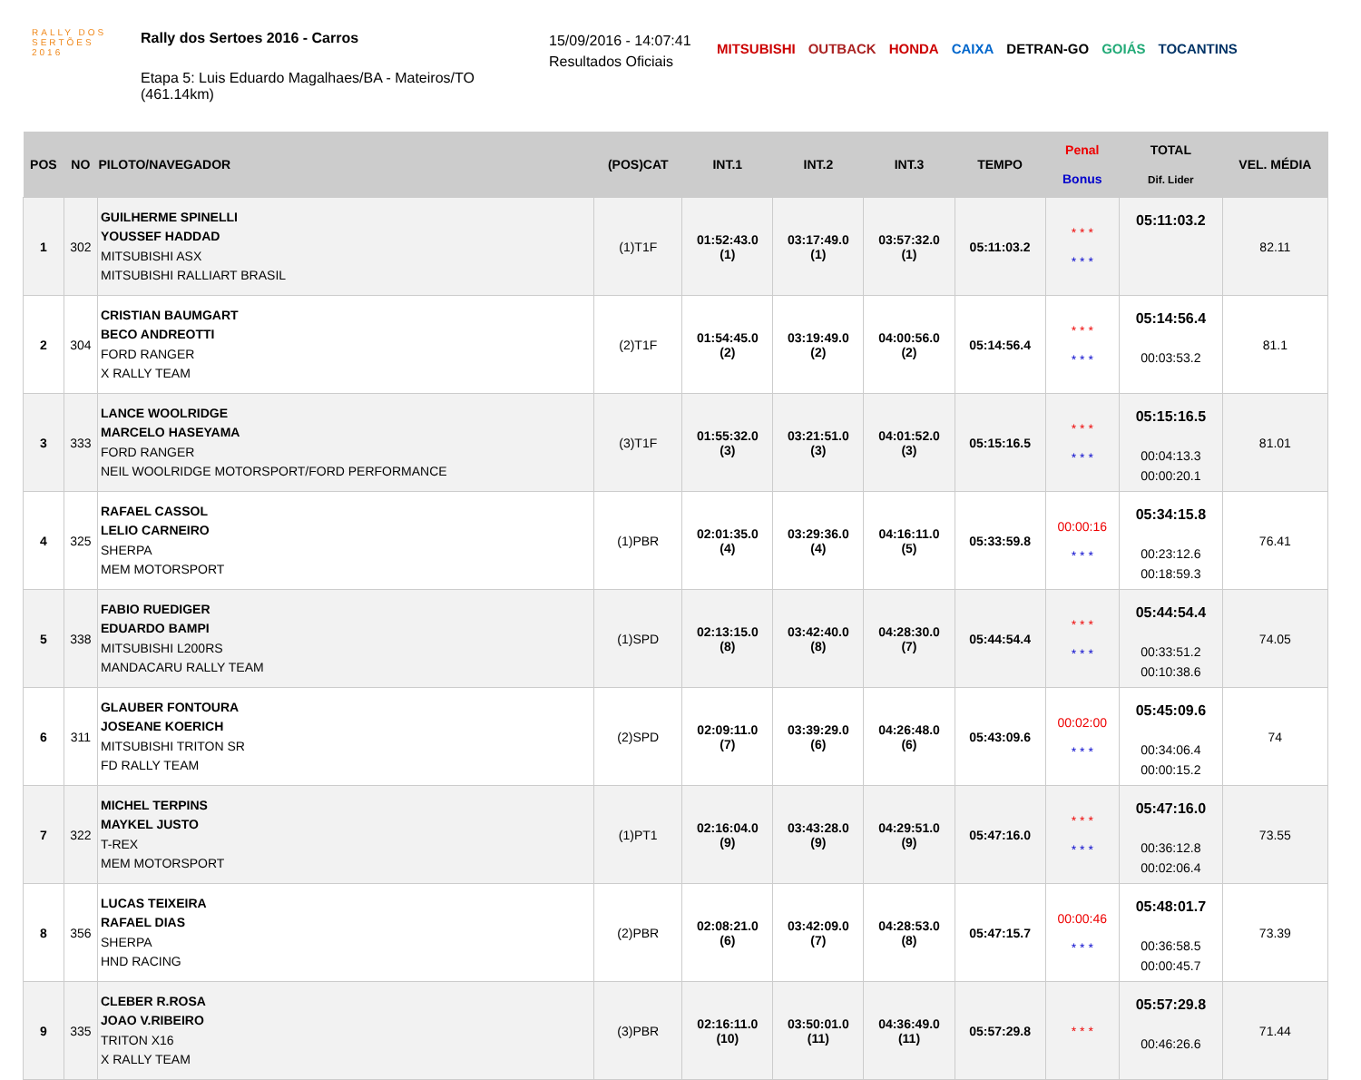RALLY DOS
SERTÕES
2016
Rally dos Sertoes 2016 - Carros
Etapa 5: Luis Eduardo Magalhaes/BA - Mateiros/TO (461.14km)
15/09/2016 - 14:07:41
Resultados Oficiais
MITSUBISHI OUTBACK HONDA CAIXA DETRAN-GO GOIÁS TOCANTINS
| POS | NO | PILOTO/NAVEGADOR | (POS)CAT | INT.1 | INT.2 | INT.3 | TEMPO | Penal Bonus | TOTAL Dif. Lider | VEL. MÉDIA |
| --- | --- | --- | --- | --- | --- | --- | --- | --- | --- | --- |
| 1 | 302 | GUILHERME SPINELLI YOUSSEF HADDAD MITSUBISHI ASX MITSUBISHI RALLIART BRASIL | (1)T1F | 01:52:43.0 (1) | 03:17:49.0 (1) | 03:57:32.0 (1) | 05:11:03.2 | * * * * * * | 05:11:03.2 | 82.11 |
| 2 | 304 | CRISTIAN BAUMGART BECO ANDREOTTI FORD RANGER X RALLY TEAM | (2)T1F | 01:54:45.0 (2) | 03:19:49.0 (2) | 04:00:56.0 (2) | 05:14:56.4 | * * * * * * | 05:14:56.4 00:03:53.2 | 81.1 |
| 3 | 333 | LANCE WOOLRIDGE MARCELO HASEYAMA FORD RANGER NEIL WOOLRIDGE MOTORSPORT/FORD PERFORMANCE | (3)T1F | 01:55:32.0 (3) | 03:21:51.0 (3) | 04:01:52.0 (3) | 05:15:16.5 | * * * * * * | 05:15:16.5 00:04:13.3 00:00:20.1 | 81.01 |
| 4 | 325 | RAFAEL CASSOL LELIO CARNEIRO SHERPA MEM MOTORSPORT | (1)PBR | 02:01:35.0 (4) | 03:29:36.0 (4) | 04:16:11.0 (5) | 05:33:59.8 | 00:00:16 * * * | 05:34:15.8 00:23:12.6 00:18:59.3 | 76.41 |
| 5 | 338 | FABIO RUEDIGER EDUARDO BAMPI MITSUBISHI L200RS MANDACARU RALLY TEAM | (1)SPD | 02:13:15.0 (8) | 03:42:40.0 (8) | 04:28:30.0 (7) | 05:44:54.4 | * * * * * * | 05:44:54.4 00:33:51.2 00:10:38.6 | 74.05 |
| 6 | 311 | GLAUBER FONTOURA JOSEANE KOERICH MITSUBISHI TRITON SR FD RALLY TEAM | (2)SPD | 02:09:11.0 (7) | 03:39:29.0 (6) | 04:26:48.0 (6) | 05:43:09.6 | 00:02:00 * * * | 05:45:09.6 00:34:06.4 00:00:15.2 | 74 |
| 7 | 322 | MICHEL TERPINS MAYKEL JUSTO T-REX MEM MOTORSPORT | (1)PT1 | 02:16:04.0 (9) | 03:43:28.0 (9) | 04:29:51.0 (9) | 05:47:16.0 | * * * * * * | 05:47:16.0 00:36:12.8 00:02:06.4 | 73.55 |
| 8 | 356 | LUCAS TEIXEIRA RAFAEL DIAS SHERPA HND RACING | (2)PBR | 02:08:21.0 (6) | 03:42:09.0 (7) | 04:28:53.0 (8) | 05:47:15.7 | 00:00:46 * * * | 05:48:01.7 00:36:58.5 00:00:45.7 | 73.39 |
| 9 | 335 | CLEBER R.ROSA JOAO V.RIBEIRO TRITON X16 X RALLY TEAM | (3)PBR | 02:16:11.0 (10) | 03:50:01.0 (11) | 04:36:49.0 (11) | 05:57:29.8 | * * * | 05:57:29.8 00:46:26.6 | 71.44 |